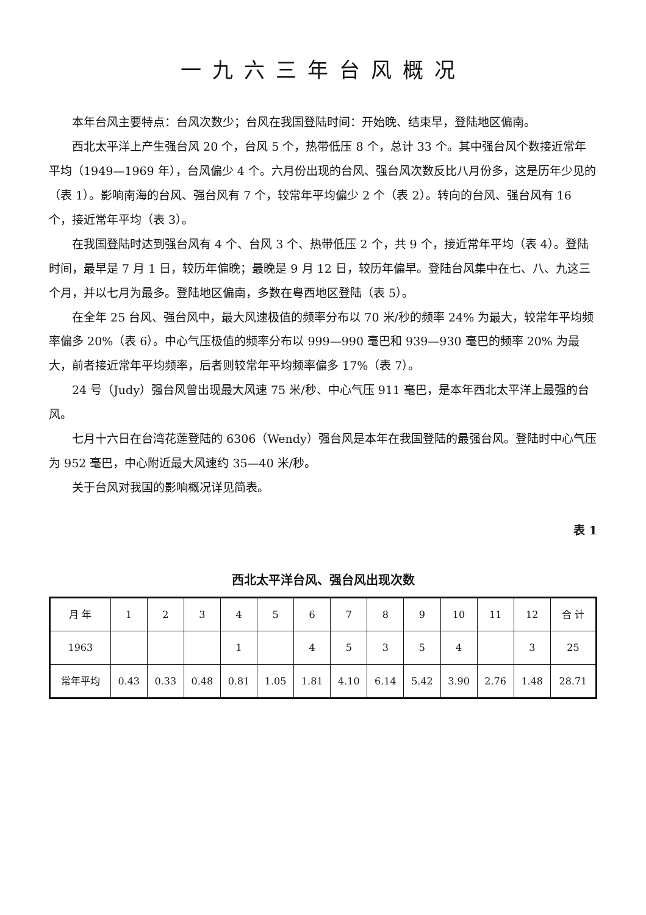一九六三年台风概况
本年台风主要特点：台风次数少；台风在我国登陆时间：开始晚、结束早，登陆地区偏南。
西北太平洋上产生强台风 20 个，台风 5 个，热带低压 8 个，总计 33 个。其中强台风个数接近常年平均（1949—1969 年），台风偏少 4 个。六月份出现的台风、强台风次数反比八月份多，这是历年少见的（表 1）。影响南海的台风、强台风有 7 个，较常年平均偏少 2 个（表 2）。转向的台风、强台风有 16 个，接近常年平均（表 3）。
在我国登陆时达到强台风有 4 个、台风 3 个、热带低压 2 个，共 9 个，接近常年平均（表 4）。登陆时间，最早是 7 月 1 日，较历年偏晚；最晚是 9 月 12 日，较历年偏早。登陆台风集中在七、八、九这三个月，并以七月为最多。登陆地区偏南，多数在粤西地区登陆（表 5）。
在全年 25 台风、强台风中，最大风速极值的频率分布以 70 米/秒的频率 24% 为最大，较常年平均频率偏多 20%（表 6）。中心气压极值的频率分布以 999—990 毫巴和 939—930 毫巴的频率 20% 为最大，前者接近常年平均频率，后者则较常年平均频率偏多 17%（表 7）。
24 号（Judy）强台风曾出现最大风速 75 米/秒、中心气压 911 毫巴，是本年西北太平洋上最强的台风。
七月十六日在台湾花莲登陆的 6306（Wendy）强台风是本年在我国登陆的最强台风。登陆时中心气压为 952 毫巴，中心附近最大风速约 35—40 米/秒。
关于台风对我国的影响概况详见简表。
表 1
西北太平洋台风、强台风出现次数
| 月 年 | 1 | 2 | 3 | 4 | 5 | 6 | 7 | 8 | 9 | 10 | 11 | 12 | 合 计 |
| --- | --- | --- | --- | --- | --- | --- | --- | --- | --- | --- | --- | --- | --- |
| 1963 | | | | 1 | | 4 | 5 | 3 | 5 | 4 | | 3 | 25 |
| 常年平均 | 0.43 | 0.33 | 0.48 | 0.81 | 1.05 | 1.81 | 4.10 | 6.14 | 5.42 | 3.90 | 2.76 | 1.48 | 28.71 |